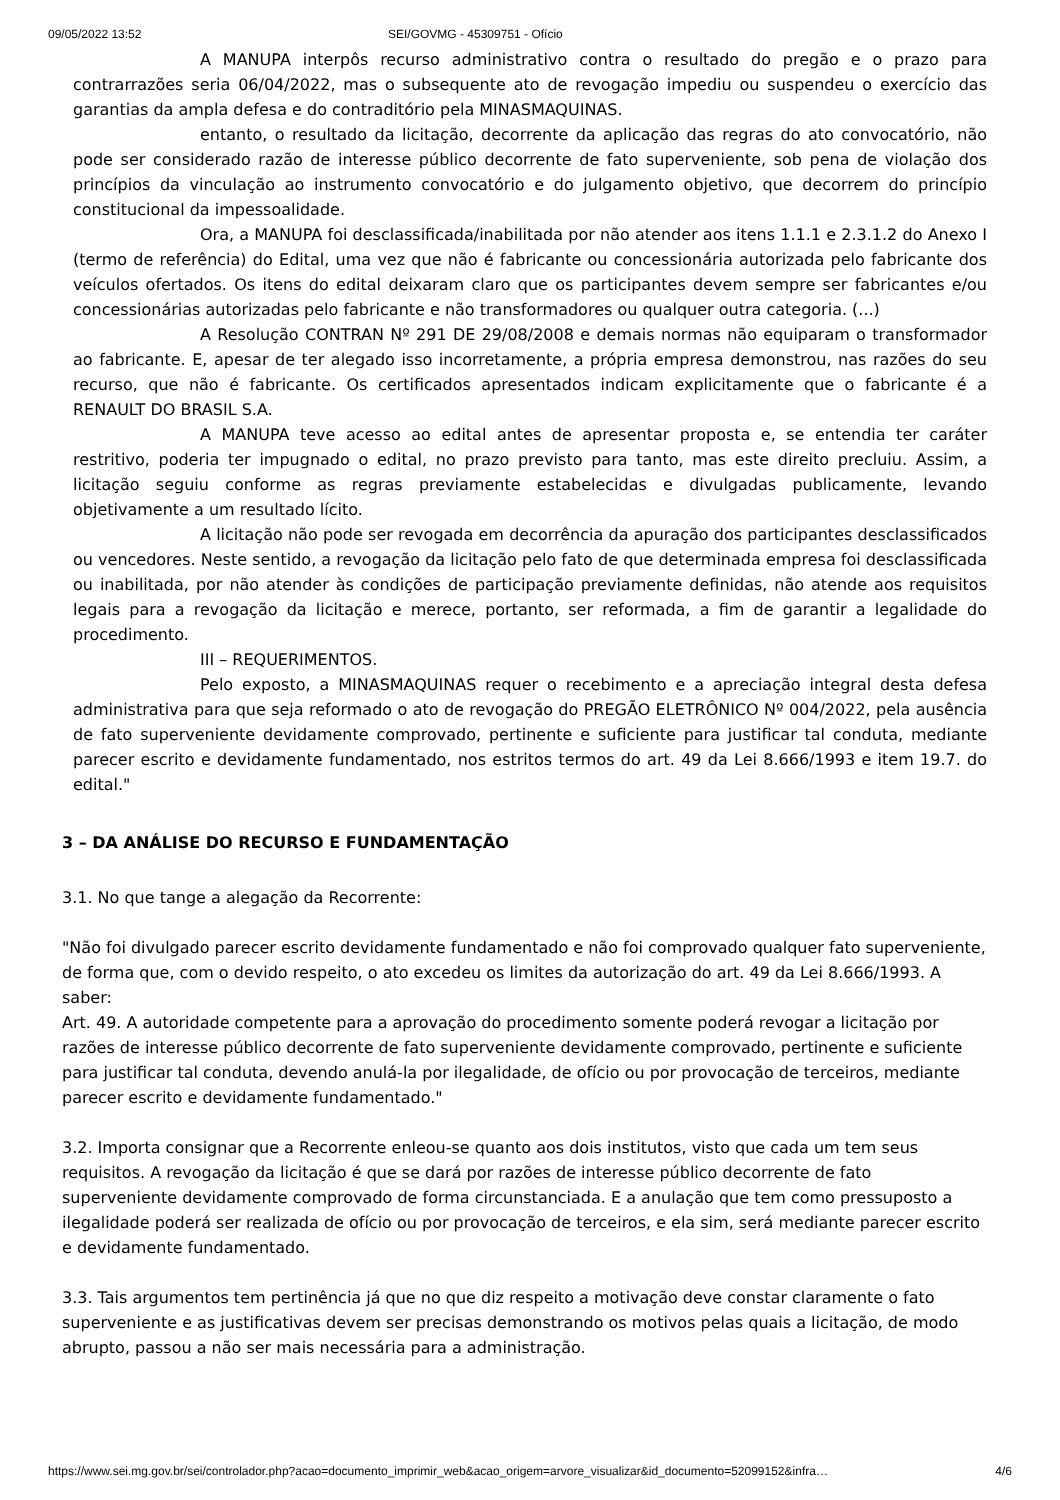09/05/2022 13:52 SEI/GOVMG - 45309751 - Ofício
A MANUPA interpôs recurso administrativo contra o resultado do pregão e o prazo para contrarrazões seria 06/04/2022, mas o subsequente ato de revogação impediu ou suspendeu o exercício das garantias da ampla defesa e do contraditório pela MINASMAQUINAS.
entanto, o resultado da licitação, decorrente da aplicação das regras do ato convocatório, não pode ser considerado razão de interesse público decorrente de fato superveniente, sob pena de violação dos princípios da vinculação ao instrumento convocatório e do julgamento objetivo, que decorrem do princípio constitucional da impessoalidade.
Ora, a MANUPA foi desclassificada/inabilitada por não atender aos itens 1.1.1 e 2.3.1.2 do Anexo I (termo de referência) do Edital, uma vez que não é fabricante ou concessionária autorizada pelo fabricante dos veículos ofertados. Os itens do edital deixaram claro que os participantes devem sempre ser fabricantes e/ou concessionárias autorizadas pelo fabricante e não transformadores ou qualquer outra categoria. (...)
A Resolução CONTRAN Nº 291 DE 29/08/2008 e demais normas não equiparam o transformador ao fabricante. E, apesar de ter alegado isso incorretamente, a própria empresa demonstrou, nas razões do seu recurso, que não é fabricante. Os certificados apresentados indicam explicitamente que o fabricante é a RENAULT DO BRASIL S.A.
A MANUPA teve acesso ao edital antes de apresentar proposta e, se entendia ter caráter restritivo, poderia ter impugnado o edital, no prazo previsto para tanto, mas este direito precluiu. Assim, a licitação seguiu conforme as regras previamente estabelecidas e divulgadas publicamente, levando objetivamente a um resultado lícito.
A licitação não pode ser revogada em decorrência da apuração dos participantes desclassificados ou vencedores. Neste sentido, a revogação da licitação pelo fato de que determinada empresa foi desclassificada ou inabilitada, por não atender às condições de participação previamente definidas, não atende aos requisitos legais para a revogação da licitação e merece, portanto, ser reformada, a fim de garantir a legalidade do procedimento.
III – REQUERIMENTOS.
Pelo exposto, a MINASMAQUINAS requer o recebimento e a apreciação integral desta defesa administrativa para que seja reformado o ato de revogação do PREGÃO ELETRÔNICO Nº 004/2022, pela ausência de fato superveniente devidamente comprovado, pertinente e suficiente para justificar tal conduta, mediante parecer escrito e devidamente fundamentado, nos estritos termos do art. 49 da Lei 8.666/1993 e item 19.7. do edital."
3 – DA ANÁLISE DO RECURSO E FUNDAMENTAÇÃO
3.1. No que tange a alegação da Recorrente:
"Não foi divulgado parecer escrito devidamente fundamentado e não foi comprovado qualquer fato superveniente, de forma que, com o devido respeito, o ato excedeu os limites da autorização do art. 49 da Lei 8.666/1993. A saber:
Art. 49. A autoridade competente para a aprovação do procedimento somente poderá revogar a licitação por razões de interesse público decorrente de fato superveniente devidamente comprovado, pertinente e suficiente para justificar tal conduta, devendo anulá-la por ilegalidade, de ofício ou por provocação de terceiros, mediante parecer escrito e devidamente fundamentado."
3.2. Importa consignar que a Recorrente enleou-se quanto aos dois institutos, visto que cada um tem seus requisitos. A revogação da licitação é que se dará por razões de interesse público decorrente de fato superveniente devidamente comprovado de forma circunstanciada. E a anulação que tem como pressuposto a ilegalidade poderá ser realizada de ofício ou por provocação de terceiros, e ela sim, será mediante parecer escrito e devidamente fundamentado.
3.3. Tais argumentos tem pertinência já que no que diz respeito a motivação deve constar claramente o fato superveniente e as justificativas devem ser precisas demonstrando os motivos pelas quais a licitação, de modo abrupto, passou a não ser mais necessária para a administração.
https://www.sei.mg.gov.br/sei/controlador.php?acao=documento_imprimir_web&acao_origem=arvore_visualizar&id_documento=52099152&infra… 4/6